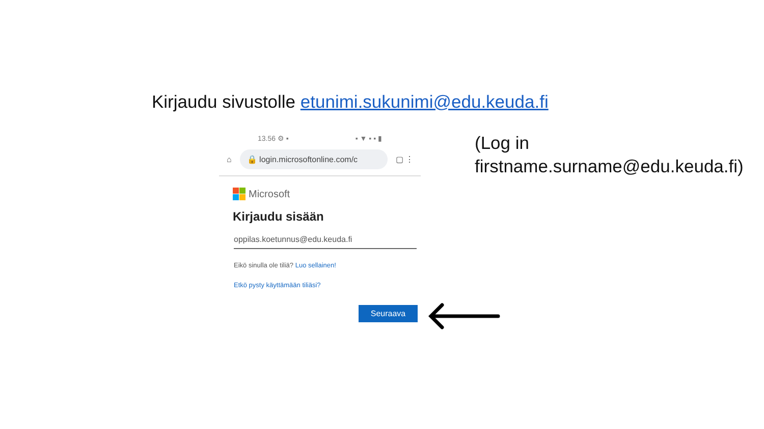Kirjaudu sivustolle etunimi.sukunimi@edu.keuda.fi
13.56 ⚙ ▪ ▪ ▼ ▪ ▪ ▮
⌂
🔒 login.microsoftonline.com/c
▢ ⋮
Microsoft
Kirjaudu sisään
oppilas.koetunnus@edu.keuda.fi
Eikö sinulla ole tiliä? Luo sellainen!
Etkö pysty käyttämään tiliäsi?
Seuraava
(Log in
firstname.surname@edu.keuda.fi)